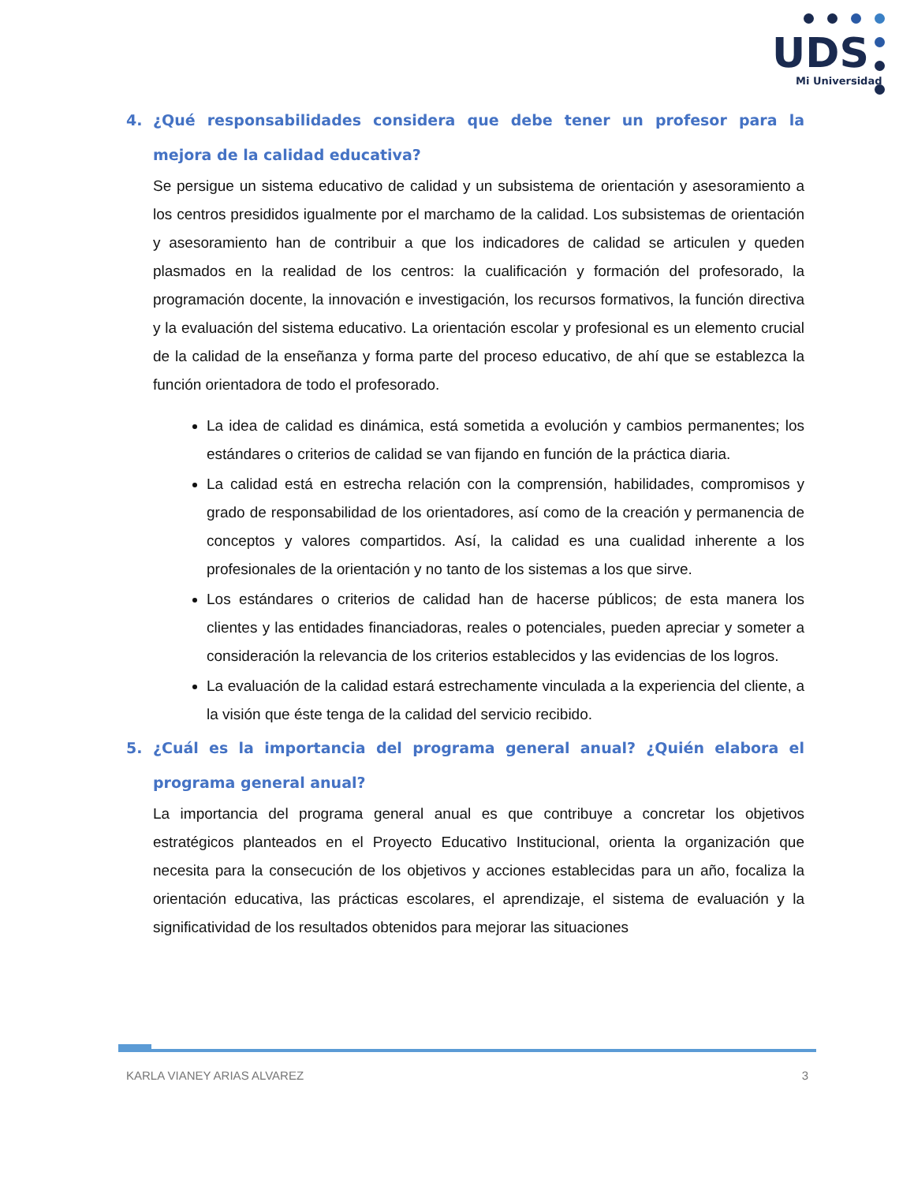UDS
Mi Universidad
4. ¿Qué responsabilidades considera que debe tener un profesor para la mejora de la calidad educativa?
Se persigue un sistema educativo de calidad y un subsistema de orientación y asesoramiento a los centros presididos igualmente por el marchamo de la calidad. Los subsistemas de orientación y asesoramiento han de contribuir a que los indicadores de calidad se articulen y queden plasmados en la realidad de los centros: la cualificación y formación del profesorado, la programación docente, la innovación e investigación, los recursos formativos, la función directiva y la evaluación del sistema educativo. La orientación escolar y profesional es un elemento crucial de la calidad de la enseñanza y forma parte del proceso educativo, de ahí que se establezca la función orientadora de todo el profesorado.
La idea de calidad es dinámica, está sometida a evolución y cambios permanentes; los estándares o criterios de calidad se van fijando en función de la práctica diaria.
La calidad está en estrecha relación con la comprensión, habilidades, compromisos y grado de responsabilidad de los orientadores, así como de la creación y permanencia de conceptos y valores compartidos. Así, la calidad es una cualidad inherente a los profesionales de la orientación y no tanto de los sistemas a los que sirve.
Los estándares o criterios de calidad han de hacerse públicos; de esta manera los clientes y las entidades financiadoras, reales o potenciales, pueden apreciar y someter a consideración la relevancia de los criterios establecidos y las evidencias de los logros.
La evaluación de la calidad estará estrechamente vinculada a la experiencia del cliente, a la visión que éste tenga de la calidad del servicio recibido.
5. ¿Cuál es la importancia del programa general anual? ¿Quién elabora el programa general anual?
La importancia del programa general anual es que contribuye a concretar los objetivos estratégicos planteados en el Proyecto Educativo Institucional, orienta la organización que necesita para la consecución de los objetivos y acciones establecidas para un año, focaliza la orientación educativa, las prácticas escolares, el aprendizaje, el sistema de evaluación y la significatividad de los resultados obtenidos para mejorar las situaciones
KARLA VIANEY ARIAS ALVAREZ 3